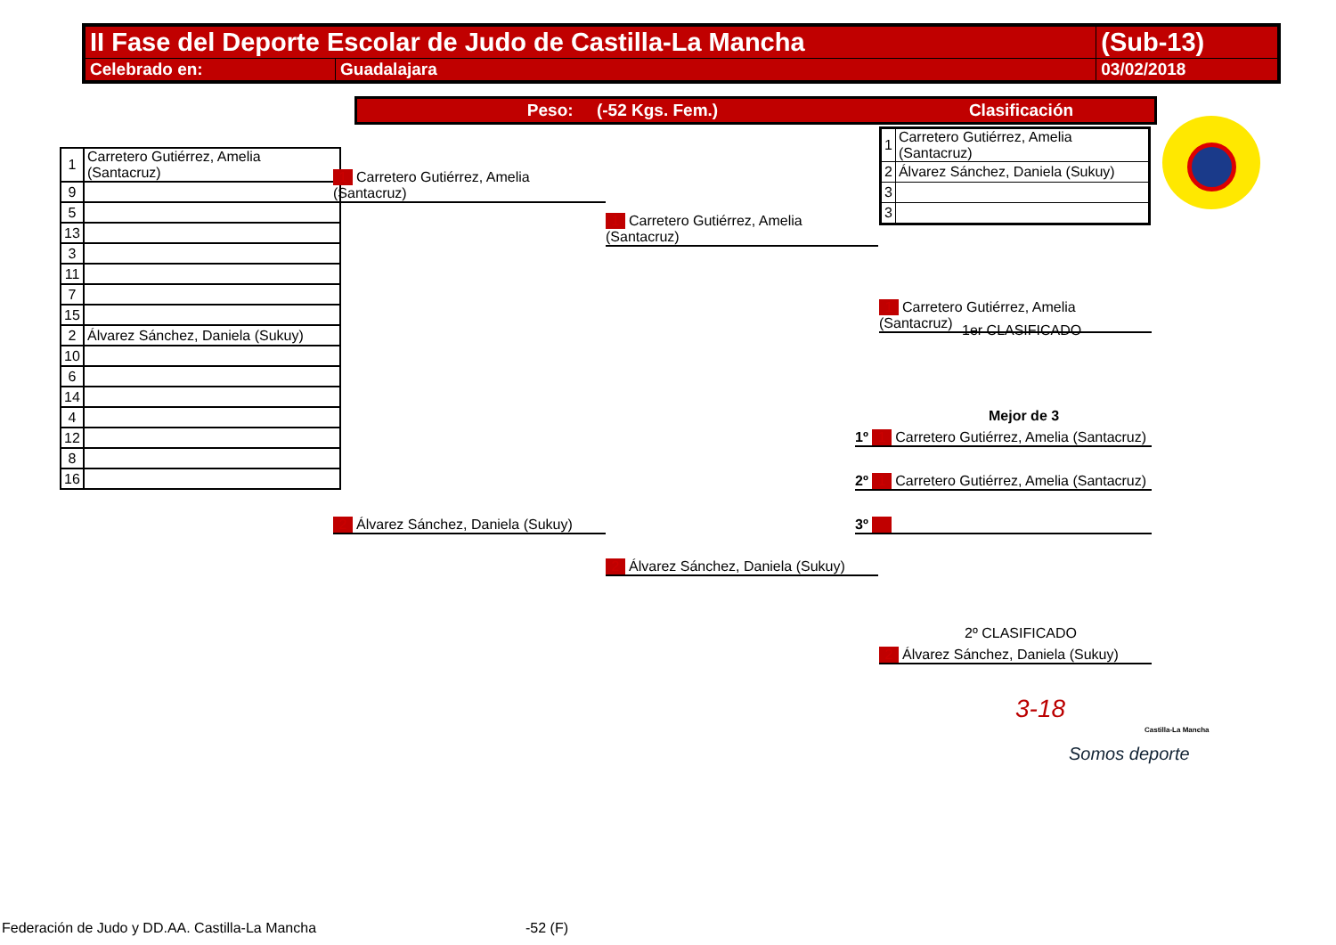| II Fase del Deporte Escolar de Judo de Castilla-La Mancha | | (Sub-13) |
| Celebrado en: | Guadalajara | 03/02/2018 |
Peso: (-52 Kgs. Fem.) Clasificación
| 1 | Carretero Gutiérrez, Amelia (Santacruz) |
| 2 | Álvarez Sánchez, Daniela (Sukuy) |
| 3 | |
| 3 | |
| 1 | Carretero Gutiérrez, Amelia (Santacruz) |
| 9 | |
| 5 | |
| 13 | |
| 3 | |
| 11 | |
| 7 | |
| 15 | |
| 2 | Álvarez Sánchez, Daniela (Sukuy) |
| 10 | |
| 6 | |
| 14 | |
| 4 | |
| 12 | |
| 8 | |
| 16 | |
1 Carretero Gutiérrez, Amelia (Santacruz)
2 Álvarez Sánchez, Daniela (Sukuy)
1 Carretero Gutiérrez, Amelia (Santacruz)
2 Álvarez Sánchez, Daniela (Sukuy)
1 Carretero Gutiérrez, Amelia (Santacruz)
1er CLASIFICADO
Mejor de 3
1º 1 Carretero Gutiérrez, Amelia (Santacruz)
2º 1 Carretero Gutiérrez, Amelia (Santacruz)
3º
2º CLASIFICADO
2 Álvarez Sánchez, Daniela (Sukuy)
3-18
Castilla-La Mancha
Somos deporte
Federación de Judo y DD.AA. Castilla-La Mancha
-52 (F)